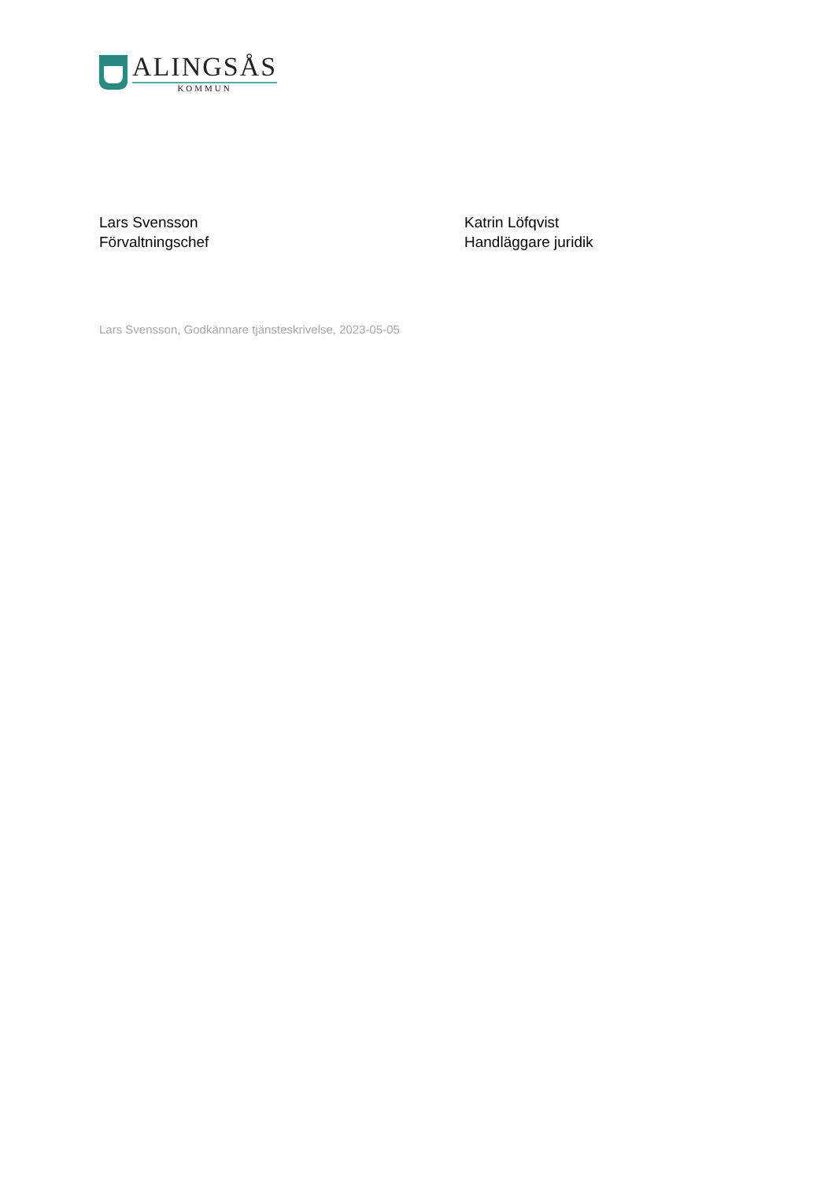ALINGSÅS
KOMMUN
Lars Svensson
Förvaltningschef
Katrin Löfqvist
Handläggare juridik
Lars Svensson, Godkännare tjänsteskrivelse, 2023-05-05